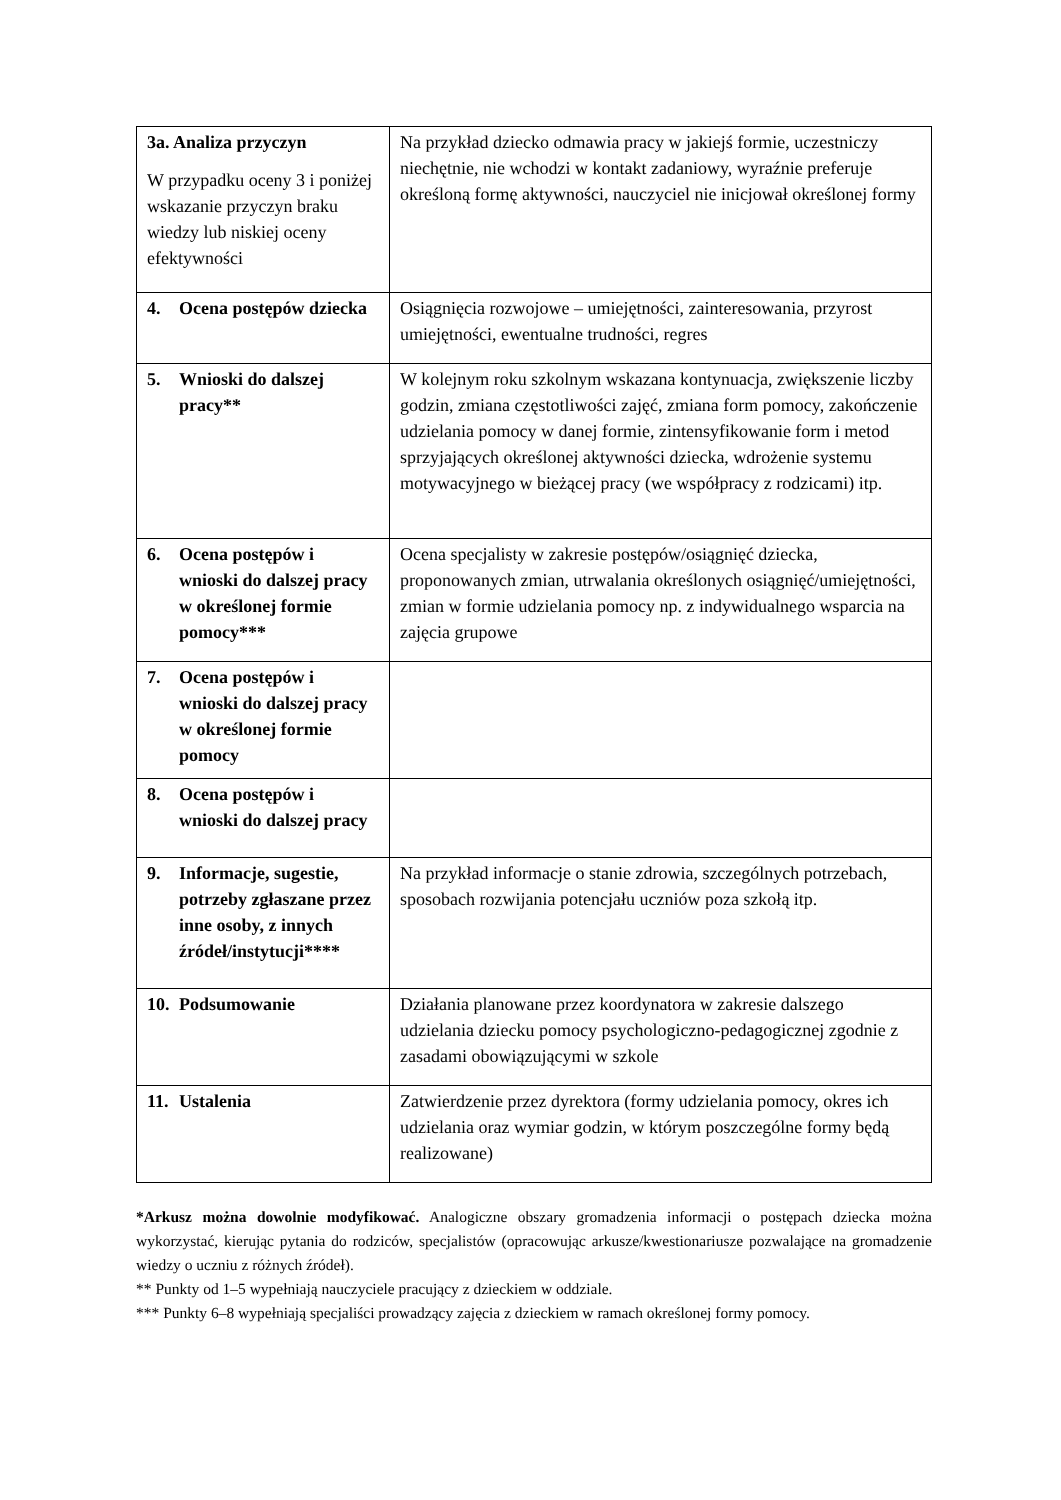| 3a. Analiza przyczyn W przypadku oceny 3 i poniżej wskazanie przyczyn braku wiedzy lub niskiej oceny efektywności | Na przykład dziecko odmawia pracy w jakiejś formie, uczestniczy niechętnie, nie wchodzi w kontakt zadaniowy, wyraźnie preferuje określoną formę aktywności, nauczyciel nie inicjował określonej formy |
| 4. Ocena postępów dziecka | Osiągnięcia rozwojowe – umiejętności, zainteresowania, przyrost umiejętności, ewentualne trudności, regres |
| 5. Wnioski do dalszej pracy** | W kolejnym roku szkolnym wskazana kontynuacja, zwiększenie liczby godzin, zmiana częstotliwości zajęć, zmiana form pomocy, zakończenie udzielania pomocy w danej formie, zintensyfikowanie form i metod sprzyjających określonej aktywności dziecka, wdrożenie systemu motywacyjnego w bieżącej pracy (we współpracy z rodzicami) itp. |
| 6. Ocena postępów i wnioski do dalszej pracy w określonej formie pomocy*** | Ocena specjalisty w zakresie postępów/osiągnięć dziecka, proponowanych zmian, utrwalania określonych osiągnięć/umiejętności, zmian w formie udzielania pomocy np. z indywidualnego wsparcia na zajęcia grupowe |
| 7. Ocena postępów i wnioski do dalszej pracy w określonej formie pomocy | |
| 8. Ocena postępów i wnioski do dalszej pracy | |
| 9. Informacje, sugestie, potrzeby zgłaszane przez inne osoby, z innych źródeł/instytucji**** | Na przykład informacje o stanie zdrowia, szczególnych potrzebach, sposobach rozwijania potencjału uczniów poza szkołą itp. |
| 10. Podsumowanie | Działania planowane przez koordynatora w zakresie dalszego udzielania dziecku pomocy psychologiczno-pedagogicznej zgodnie z zasadami obowiązującymi w szkole |
| 11. Ustalenia | Zatwierdzenie przez dyrektora (formy udzielania pomocy, okres ich udzielania oraz wymiar godzin, w którym poszczególne formy będą realizowane) |
*Arkusz można dowolnie modyfikować. Analogiczne obszary gromadzenia informacji o postępach dziecka można wykorzystać, kierując pytania do rodziców, specjalistów (opracowując arkusze/kwestionariusze pozwalające na gromadzenie wiedzy o uczniu z różnych źródeł).
** Punkty od 1–5 wypełniają nauczyciele pracujący z dzieckiem w oddziale.
*** Punkty 6–8 wypełniają specjaliści prowadzący zajęcia z dzieckiem w ramach określonej formy pomocy.